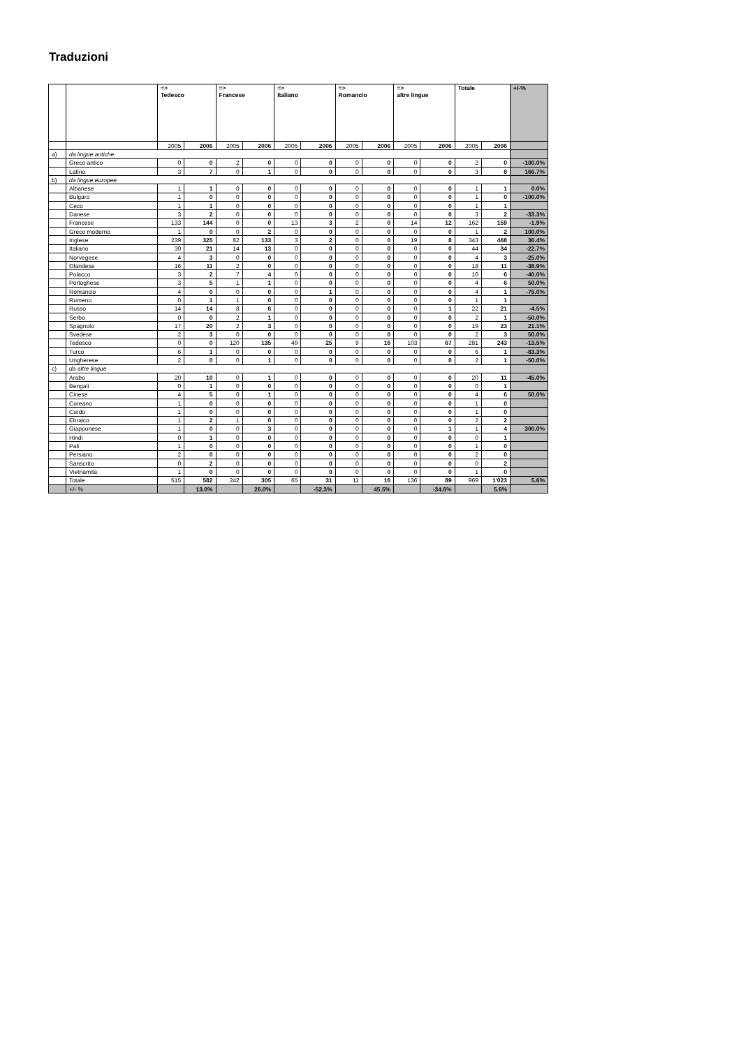Traduzioni
| | | => Tedesco | | => Francese | | => Italiano | | => Romancio | | => altre lingue | | Totale | | +/-% |
| --- | --- | --- | --- | --- | --- | --- | --- | --- | --- | --- | --- | --- | --- | --- |
| | | 2005 | 2006 | 2005 | 2006 | 2005 | 2006 | 2005 | 2006 | 2005 | 2006 | 2005 | 2006 | |
| a) | da lingue antiche | | | | | | | | | | | | | |
| | Greco antico | 0 | 0 | 2 | 0 | 0 | 0 | 0 | 0 | 0 | 0 | 2 | 0 | -100.0% |
| | Latino | 3 | 7 | 0 | 1 | 0 | 0 | 0 | 0 | 0 | 0 | 3 | 8 | 166.7% |
| b) | da lingue europee | | | | | | | | | | | | | |
| | Albanese | 1 | 1 | 0 | 0 | 0 | 0 | 0 | 0 | 0 | 0 | 1 | 1 | 0.0% |
| | Bulgaro | 1 | 0 | 0 | 0 | 0 | 0 | 0 | 0 | 0 | 0 | 1 | 0 | -100.0% |
| | Ceco | 1 | 1 | 0 | 0 | 0 | 0 | 0 | 0 | 0 | 0 | 1 | 1 | |
| | Danese | 3 | 2 | 0 | 0 | 0 | 0 | 0 | 0 | 0 | 0 | 3 | 2 | -33.3% |
| | Francese | 133 | 144 | 0 | 0 | 13 | 3 | 2 | 0 | 14 | 12 | 162 | 159 | -1.9% |
| | Greco moderno | 1 | 0 | 0 | 2 | 0 | 0 | 0 | 0 | 0 | 0 | 1 | 2 | 100.0% |
| | Inglese | 239 | 325 | 82 | 133 | 3 | 2 | 0 | 0 | 19 | 8 | 343 | 468 | 36.4% |
| | Italiano | 30 | 21 | 14 | 13 | 0 | 0 | 0 | 0 | 0 | 0 | 44 | 34 | -22.7% |
| | Norvegese | 4 | 3 | 0 | 0 | 0 | 0 | 0 | 0 | 0 | 0 | 4 | 3 | -25.0% |
| | Olandese | 16 | 11 | 2 | 0 | 0 | 0 | 0 | 0 | 0 | 0 | 18 | 11 | -38.9% |
| | Polacco | 3 | 2 | 7 | 4 | 0 | 0 | 0 | 0 | 0 | 0 | 10 | 6 | -40.0% |
| | Portoghese | 3 | 5 | 1 | 1 | 0 | 0 | 0 | 0 | 0 | 0 | 4 | 6 | 50.0% |
| | Romancio | 4 | 0 | 0 | 0 | 0 | 1 | 0 | 0 | 0 | 0 | 4 | 1 | -75.0% |
| | Rumeno | 0 | 1 | 1 | 0 | 0 | 0 | 0 | 0 | 0 | 0 | 1 | 1 | |
| | Russo | 14 | 14 | 8 | 6 | 0 | 0 | 0 | 0 | 0 | 1 | 22 | 21 | -4.5% |
| | Serbo | 0 | 0 | 2 | 1 | 0 | 0 | 0 | 0 | 0 | 0 | 2 | 1 | -50.0% |
| | Spagnolo | 17 | 20 | 2 | 3 | 0 | 0 | 0 | 0 | 0 | 0 | 19 | 23 | 21.1% |
| | Svedese | 2 | 3 | 0 | 0 | 0 | 0 | 0 | 0 | 0 | 0 | 2 | 3 | 50.0% |
| | Tedesco | 0 | 0 | 120 | 135 | 49 | 25 | 9 | 16 | 103 | 67 | 281 | 243 | -13.5% |
| | Turco | 6 | 1 | 0 | 0 | 0 | 0 | 0 | 0 | 0 | 0 | 6 | 1 | -83.3% |
| | Ungherese | 2 | 0 | 0 | 1 | 0 | 0 | 0 | 0 | 0 | 0 | 2 | 1 | -50.0% |
| c) | da altre lingue | | | | | | | | | | | | | |
| | Arabo | 20 | 10 | 0 | 1 | 0 | 0 | 0 | 0 | 0 | 0 | 20 | 11 | -45.0% |
| | Bengali | 0 | 1 | 0 | 0 | 0 | 0 | 0 | 0 | 0 | 0 | 0 | 1 | |
| | Cinese | 4 | 5 | 0 | 1 | 0 | 0 | 0 | 0 | 0 | 0 | 4 | 6 | 50.0% |
| | Coreano | 1 | 0 | 0 | 0 | 0 | 0 | 0 | 0 | 0 | 0 | 1 | 0 | |
| | Curdo | 1 | 0 | 0 | 0 | 0 | 0 | 0 | 0 | 0 | 0 | 1 | 0 | |
| | Ebraico | 1 | 2 | 1 | 0 | 0 | 0 | 0 | 0 | 0 | 0 | 2 | 2 | |
| | Giapponese | 1 | 0 | 0 | 3 | 0 | 0 | 0 | 0 | 0 | 1 | 1 | 4 | 300.0% |
| | Hindi | 0 | 1 | 0 | 0 | 0 | 0 | 0 | 0 | 0 | 0 | 0 | 1 | |
| | Pali | 1 | 0 | 0 | 0 | 0 | 0 | 0 | 0 | 0 | 0 | 1 | 0 | |
| | Persiano | 2 | 0 | 0 | 0 | 0 | 0 | 0 | 0 | 0 | 0 | 2 | 0 | |
| | Sanscrito | 0 | 2 | 0 | 0 | 0 | 0 | 0 | 0 | 0 | 0 | 0 | 2 | |
| | Vietnamita | 1 | 0 | 0 | 0 | 0 | 0 | 0 | 0 | 0 | 0 | 1 | 0 | |
| | Totale | 515 | 582 | 242 | 305 | 65 | 31 | 11 | 16 | 136 | 89 | 969 | 1'023 | 5.6% |
| | +/- % | | 13.0% | | 26.0% | | -52.3% | | 45.5% | | -34.6% | | 5.6% | |